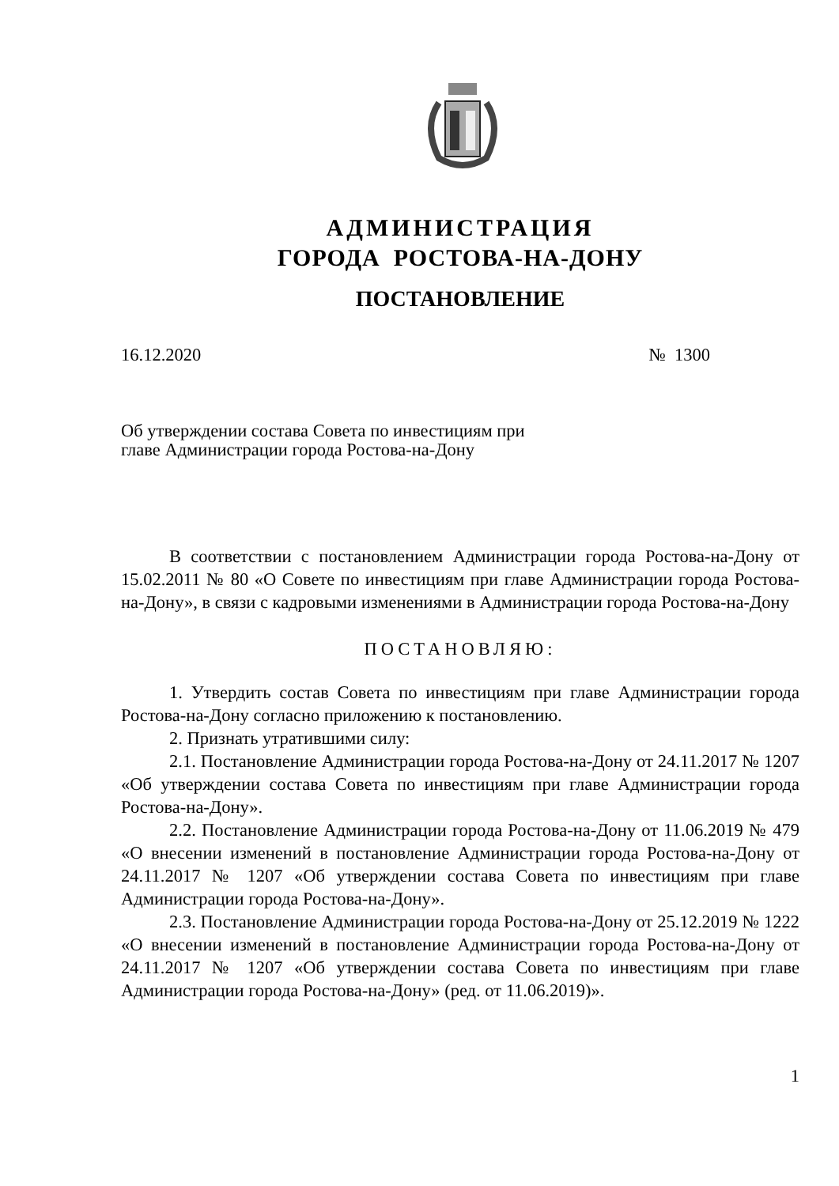АДМИНИСТРАЦИЯ
ГОРОДА РОСТОВА-НА-ДОНУ
ПОСТАНОВЛЕНИЕ
16.12.2020 № 1300
Об утверждении состава Совета по инвестициям при главе Администрации города Ростова-на-Дону
В соответствии с постановлением Администрации города Ростова-на-Дону от 15.02.2011 № 80 «О Совете по инвестициям при главе Администрации города Ростова-на-Дону», в связи с кадровыми изменениями в Администрации города Ростова-на-Дону
ПОСТАНОВЛЯЮ:
1. Утвердить состав Совета по инвестициям при главе Администрации города Ростова-на-Дону согласно приложению к постановлению.
2. Признать утратившими силу:
2.1. Постановление Администрации города Ростова-на-Дону от 24.11.2017 № 1207 «Об утверждении состава Совета по инвестициям при главе Администрации города Ростова-на-Дону».
2.2. Постановление Администрации города Ростова-на-Дону от 11.06.2019 № 479 «О внесении изменений в постановление Администрации города Ростова-на-Дону от 24.11.2017 № 1207 «Об утверждении состава Совета по инвестициям при главе Администрации города Ростова-на-Дону».
2.3. Постановление Администрации города Ростова-на-Дону от 25.12.2019 № 1222 «О внесении изменений в постановление Администрации города Ростова-на-Дону от 24.11.2017 № 1207 «Об утверждении состава Совета по инвестициям при главе Администрации города Ростова-на-Дону» (ред. от 11.06.2019)».
1